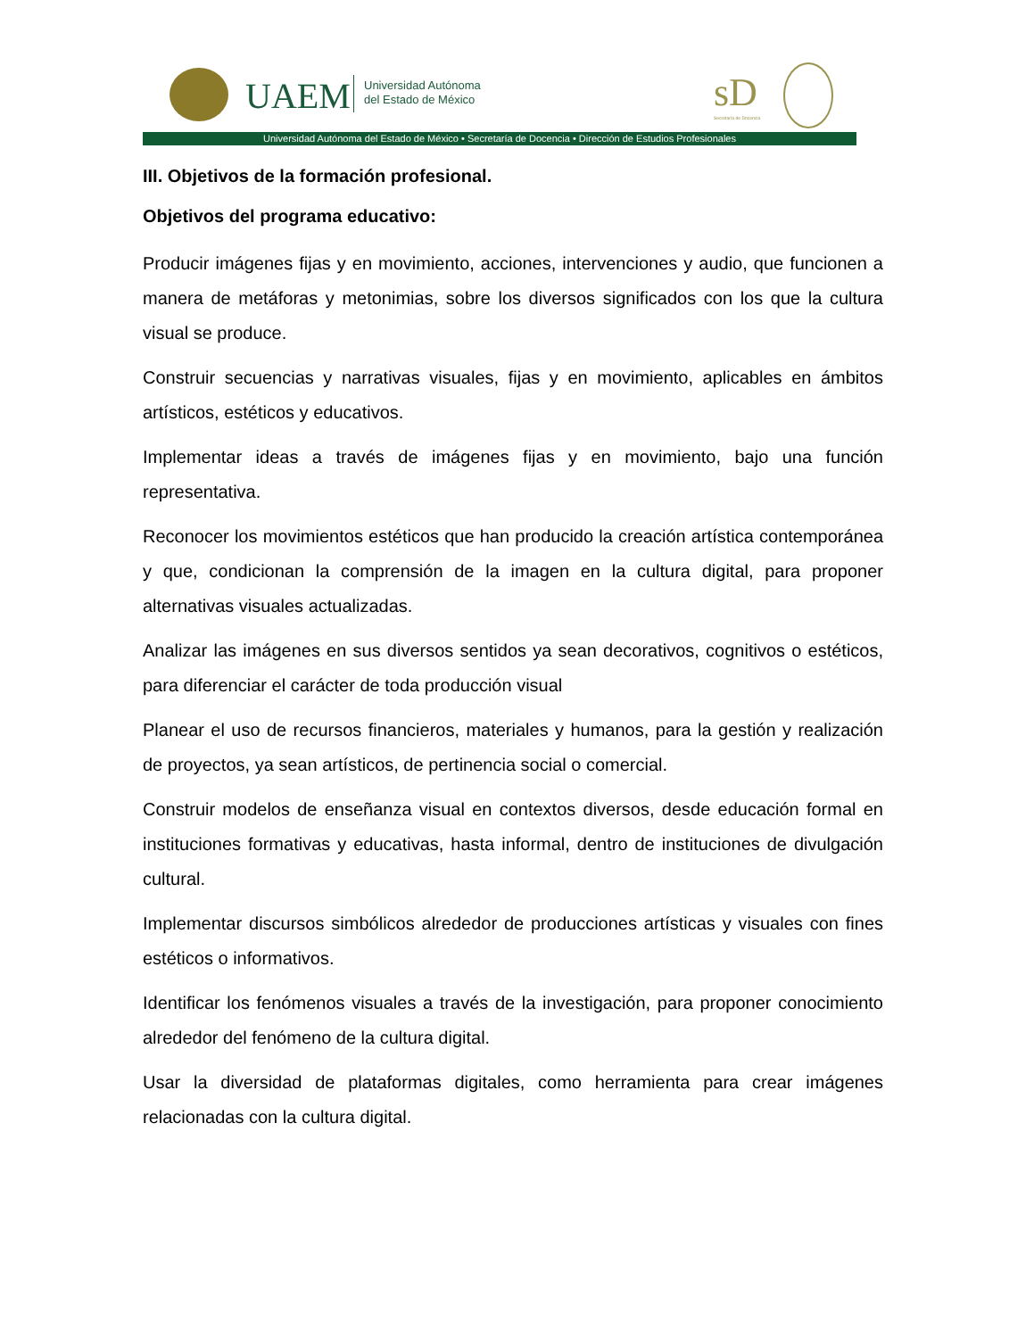UAEM
Universidad Autónoma
del Estado de México
sD
Secretaría de Docencia
Universidad Autónoma del Estado de México • Secretaría de Docencia • Dirección de Estudios Profesionales
III. Objetivos de la formación profesional.
Objetivos del programa educativo:
Producir imágenes fijas y en movimiento, acciones, intervenciones y audio, que funcionen a manera de metáforas y metonimias, sobre los diversos significados con los que la cultura visual se produce.
Construir secuencias y narrativas visuales, fijas y en movimiento, aplicables en ámbitos artísticos, estéticos y educativos.
Implementar ideas a través de imágenes fijas y en movimiento, bajo una función representativa.
Reconocer los movimientos estéticos que han producido la creación artística contemporánea y que, condicionan la comprensión de la imagen en la cultura digital, para proponer alternativas visuales actualizadas.
Analizar las imágenes en sus diversos sentidos ya sean decorativos, cognitivos o estéticos, para diferenciar el carácter de toda producción visual
Planear el uso de recursos financieros, materiales y humanos, para la gestión y realización de proyectos, ya sean artísticos, de pertinencia social o comercial.
Construir modelos de enseñanza visual en contextos diversos, desde educación formal en instituciones formativas y educativas, hasta informal, dentro de instituciones de divulgación cultural.
Implementar discursos simbólicos alrededor de producciones artísticas y visuales con fines estéticos o informativos.
Identificar los fenómenos visuales a través de la investigación, para proponer conocimiento alrededor del fenómeno de la cultura digital.
Usar la diversidad de plataformas digitales, como herramienta para crear imágenes relacionadas con la cultura digital.